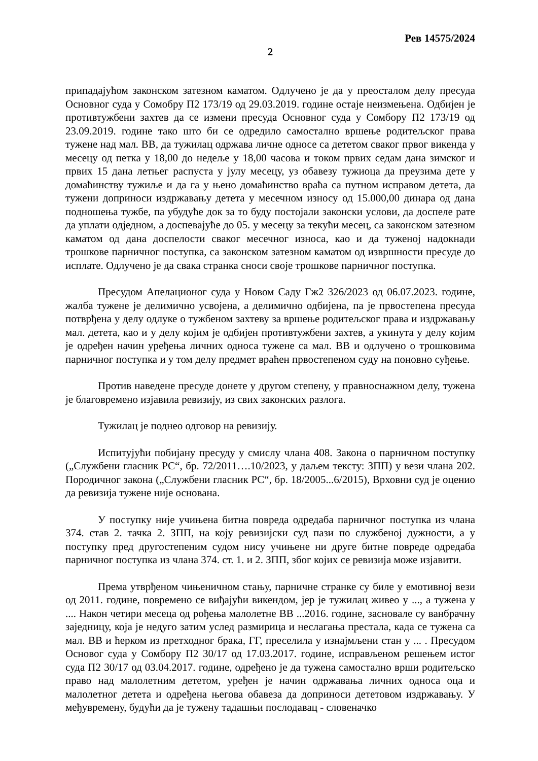Рев 14575/2024
2
припадајућом законском затезном каматом. Одлучено је да у преосталом делу пресуда Основног суда у Сомобру П2 173/19 од 29.03.2019. године остаје неизмењена. Одбијен је противтужбени захтев да се измени пресуда Основног суда у Сомбору П2 173/19 од 23.09.2019. године тако што би се одредило самостално вршење родитељског права тужене над мал. ВВ, да тужилац одржава личне односе са дететом сваког првог викенда у месецу од петка у 18,00 до недеље у 18,00 часова и током првих седам дана зимског и првих 15 дана летњег распуста у јулу месецу, уз обавезу тужиоца да преузима дете у домаћинству тужиље и да га у њено домаћинство враћа са путном исправом детета, да тужени доприноси издржавању детета у месечном износу од 15.000,00 динара од дана подношења тужбе, па убудуће док за то буду постојали законски услови, да доспеле рате да уплати одједном, а доспевајуће до 05. у месецу за текући месец, са законском затезном каматом од дана доспелости сваког месечног износа, као и да туженој надокнади трошкове парничног поступка, са законском затезном каматом од извршности пресуде до исплате. Одлучено је да свака странка сноси своје трошкове парничног поступка.
Пресудом Апелационог суда у Новом Саду Гж2 326/2023 од 06.07.2023. године, жалба тужене је делимично усвојена, а делимично одбијена, па је првостепена пресуда потврђена у делу одлуке о тужбеном захтеву за вршење родитељског права и издржавању мал. детета, као и у делу којим је одбијен противтужбени захтев, а укинута у делу којим је одређен начин уређења личних односа тужене са мал. ВВ и одлучено о трошковима парничног поступка и у том делу предмет враћен првостепеном суду на поновно суђење.
Против наведене пресуде донете у другом степену, у правноснажном делу, тужена је благовремено изјавила ревизију, из свих законских разлога.
Тужилац је поднео одговор на ревизију.
Испитујући побијану пресуду у смислу члана 408. Закона о парничном поступку („Службени гласник РС“, бр. 72/2011….10/2023, у даљем тексту: ЗПП) у вези члана 202. Породичног закона („Службени гласник РС“, бр. 18/2005...6/2015), Врховни суд је оценио да ревизија тужене није основана.
У поступку није учињена битна повреда одредаба парничног поступка из члана 374. став 2. тачка 2. ЗПП, на коју ревизијски суд пази по службеној дужности, а у поступку пред другостепеним судом нису учињене ни друге битне повреде одредаба парничног поступка из члана 374. ст. 1. и 2. ЗПП, због којих се ревизија може изјавити.
Према утврђеном чињеничном стању, парничне странке су биле у емотивној вези од 2011. године, повремено се виђајући викендом, јер је тужилац живео у ..., а тужена у .... Након четири месеца од рођења малолетне ВВ ...2016. године, засновале су ванбрачну заједницу, која је недуго затим услед размирица и неслагања престала, када се тужена са мал. ВВ и ћерком из претходног брака, ГГ, преселила у изнајмљени стан у ... . Пресудом Основог суда у Сомбору П2 30/17 од 17.03.2017. године, исправљеном решењем истог суда П2 30/17 од 03.04.2017. године, одређено је да тужена самостално врши родитељско право над малолетним дететом, уређен је начин одржавања личних односа оца и малолетног детета и одређена његова обавеза да доприноси дететовом издржавању. У међувремену, будући да је тужену тадашњи послодавац - словеначко